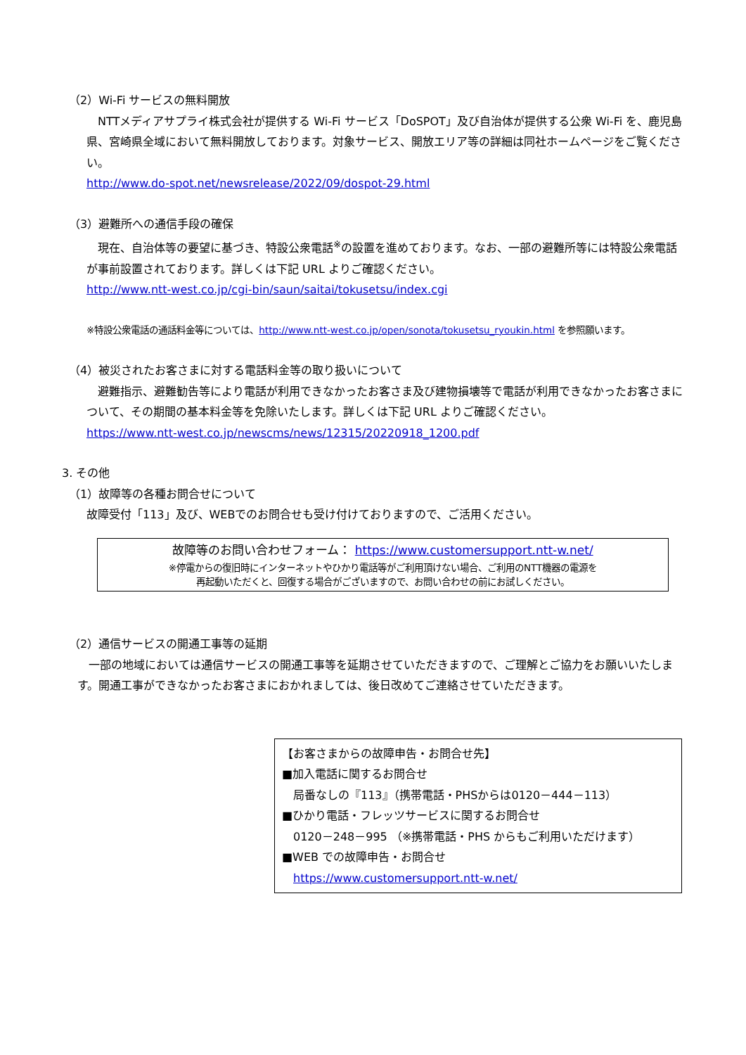（2）Wi-Fi サービスの無料開放
　NTTメディアサプライ株式会社が提供する Wi-Fi サービス「DoSPOT」及び自治体が提供する公衆 Wi-Fi を、鹿児島県、宮崎県全域において無料開放しております。対象サービス、開放エリア等の詳細は同社ホームページをご覧ください。
http://www.do-spot.net/newsrelease/2022/09/dospot-29.html
（3）避難所への通信手段の確保
　現在、自治体等の要望に基づき、特設公衆電話<sup>※</sup>の設置を進めております。なお、一部の避難所等には特設公衆電話が事前設置されております。詳しくは下記 URL よりご確認ください。
http://www.ntt-west.co.jp/cgi-bin/saun/saitai/tokusetsu/index.cgi
※特設公衆電話の通話料金等については、http://www.ntt-west.co.jp/open/sonota/tokusetsu_ryoukin.html を参照願います。
（4）被災されたお客さまに対する電話料金等の取り扱いについて
　避難指示、避難勧告等により電話が利用できなかったお客さま及び建物損壊等で電話が利用できなかったお客さまについて、その期間の基本料金等を免除いたします。詳しくは下記 URL よりご確認ください。
https://www.ntt-west.co.jp/newscms/news/12315/20220918_1200.pdf
3. その他
（1）故障等の各種お問合せについて
故障受付「113」及び、WEBでのお問合せも受け付けておりますので、ご活用ください。
故障等のお問い合わせフォーム： https://www.customersupport.ntt-w.net/
※停電からの復旧時にインターネットやひかり電話等がご利用頂けない場合、ご利用のNTT機器の電源を
再起動いただくと、回復する場合がございますので、お問い合わせの前にお試しください。
（2）通信サービスの開通工事等の延期
　一部の地域においては通信サービスの開通工事等を延期させていただきますので、ご理解とご協力をお願いいたします。開通工事ができなかったお客さまにおかれましては、後日改めてご連絡させていただきます。
【お客さまからの故障申告・お問合せ先】
■加入電話に関するお問合せ
　局番なしの『113』（携帯電話・PHSからは0120－444－113）
■ひかり電話・フレッツサービスに関するお問合せ
　0120－248－995 （※携帯電話・PHS からもご利用いただけます）
■WEB での故障申告・お問合せ
　https://www.customersupport.ntt-w.net/